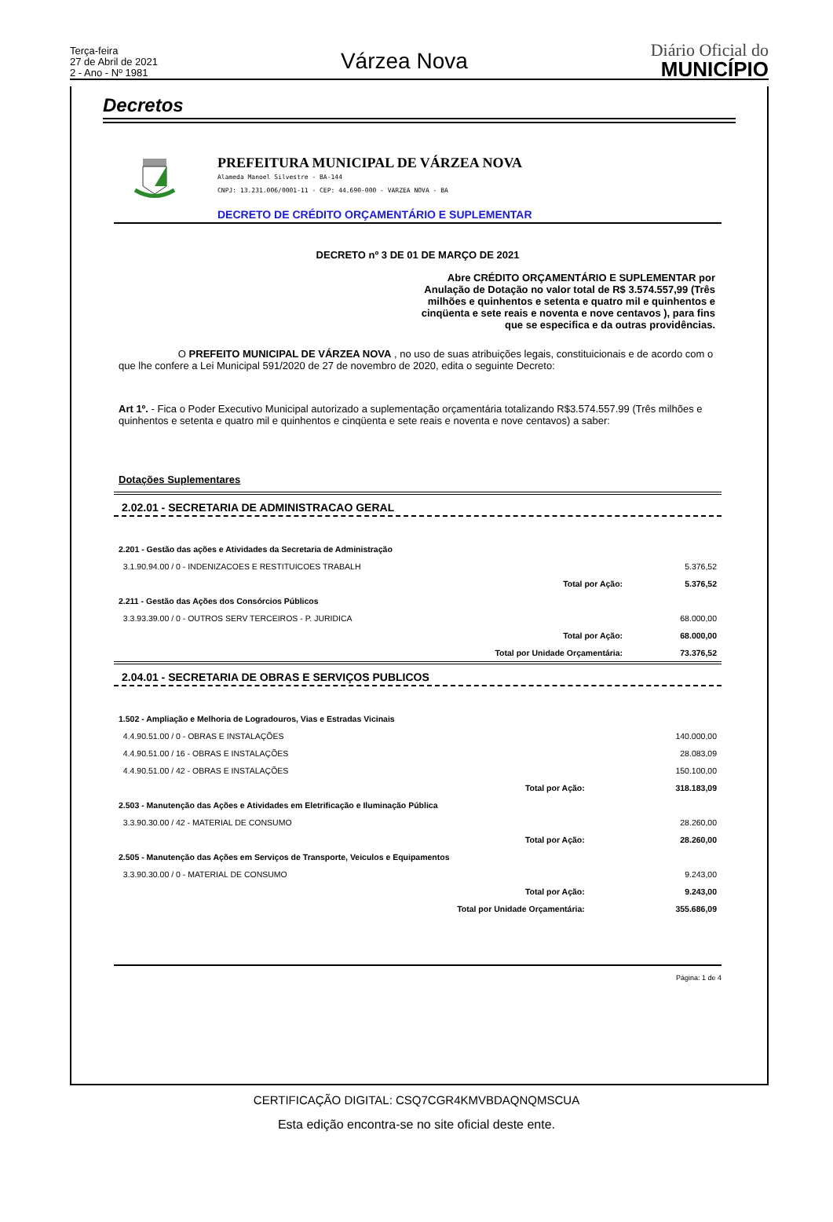Terça-feira
27 de Abril de 2021
2 - Ano - Nº 1981
Várzea Nova
Diário Oficial do
MUNICÍPIO
Decretos
PREFEITURA MUNICIPAL DE VÁRZEA NOVA
Alameda Manoel Silvestre - BA-144
CNPJ: 13.231.006/0001-11 - CEP: 44.690-000 - VARZEA NOVA - BA
DECRETO DE CRÉDITO ORÇAMENTÁRIO E SUPLEMENTAR
DECRETO nº 3 DE 01 DE MARÇO DE 2021
Abre CRÉDITO ORÇAMENTÁRIO E SUPLEMENTAR por Anulação de Dotação no valor total de R$ 3.574.557,99 (Três milhões e quinhentos e setenta e quatro mil e quinhentos e cinqüenta e sete reais e noventa e nove centavos ), para fins que se especifica e da outras providências.
O PREFEITO MUNICIPAL DE VÁRZEA NOVA , no uso de suas atribuições legais, constituicionais e de acordo com o que lhe confere a Lei Municipal 591/2020 de 27 de novembro de 2020, edita o seguinte Decreto:
Art 1º. - Fica o Poder Executivo Municipal autorizado a suplementação orçamentária totalizando R$3.574.557.99 (Três milhões e quinhentos e setenta e quatro mil e quinhentos e cinqüenta e sete reais e noventa e nove centavos) a saber:
Dotações Suplementares
2.02.01 - SECRETARIA DE ADMINISTRACAO GERAL
| 2.201 - Gestão das ações e Atividades da Secretaria de Administração | | |
| 3.1.90.94.00 / 0 - INDENIZACOES E RESTITUICOES TRABALH | | 5.376,52 |
| | Total por Ação: | 5.376,52 |
| 2.211 - Gestão das Ações dos Consórcios Públicos | | |
| 3.3.93.39.00 / 0 - OUTROS SERV TERCEIROS - P. JURIDICA | | 68.000,00 |
| | Total por Ação: | 68.000,00 |
| | Total por Unidade Orçamentária: | 73.376,52 |
2.04.01 - SECRETARIA DE OBRAS E SERVIÇOS PUBLICOS
| 1.502 - Ampliação e Melhoria de Logradouros, Vias e Estradas Vicinais | | |
| 4.4.90.51.00 / 0 - OBRAS E INSTALAÇÕES | | 140.000,00 |
| 4.4.90.51.00 / 16 - OBRAS E INSTALAÇÕES | | 28.083,09 |
| 4.4.90.51.00 / 42 - OBRAS E INSTALAÇÕES | | 150.100,00 |
| | Total por Ação: | 318.183,09 |
| 2.503 - Manutenção das Ações e Atividades em Eletrificação e Iluminação Pública | | |
| 3.3.90.30.00 / 42 - MATERIAL DE CONSUMO | | 28.260,00 |
| | Total por Ação: | 28.260,00 |
| 2.505 - Manutenção das Ações em Serviços de Transporte, Veiculos e Equipamentos | | |
| 3.3.90.30.00 / 0 - MATERIAL DE CONSUMO | | 9.243,00 |
| | Total por Ação: | 9.243,00 |
| | Total por Unidade Orçamentária: | 355.686,09 |
Página: 1 de 4
CERTIFICAÇÃO DIGITAL: CSQ7CGR4KMVBDAQNQMSCUA
Esta edição encontra-se no site oficial deste ente.